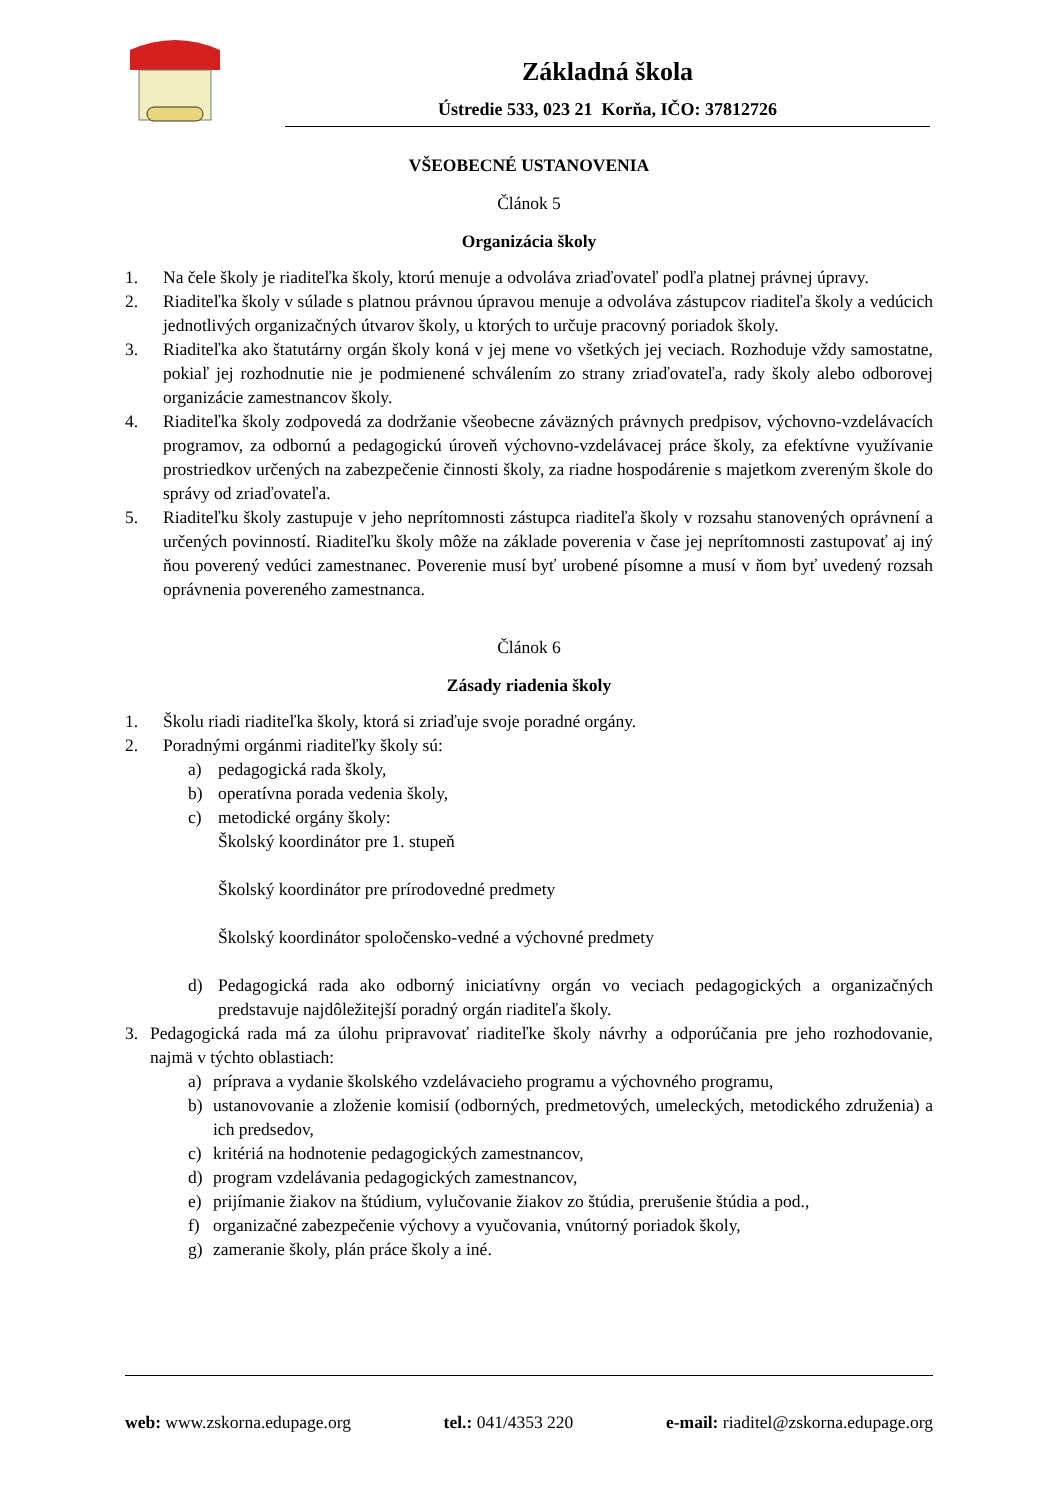Základná škola
Ústredie 533, 023 21 Korňa, IČO: 37812726
VŠEOBECNÉ USTANOVENIA
Článok 5
Organizácia školy
1. Na čele školy je riaditeľka školy, ktorú menuje a odvoláva zriaďovateľ podľa platnej právnej úpravy.
2. Riaditeľka školy v súlade s platnou právnou úpravou menuje a odvoláva zástupcov riaditeľa školy a vedúcich jednotlivých organizačných útvarov školy, u ktorých to určuje pracovný poriadok školy.
3. Riaditeľka ako štatutárny orgán školy koná v jej mene vo všetkých jej veciach. Rozhoduje vždy samostatne, pokiaľ jej rozhodnutie nie je podmienené schválením zo strany zriaďovateľa, rady školy alebo odborovej organizácie zamestnancov školy.
4. Riaditeľka školy zodpovedá za dodržanie všeobecne záväzných právnych predpisov, výchovno-vzdelávacích programov, za odbornú a pedagogickú úroveň výchovno-vzdelávacej práce školy, za efektívne využívanie prostriedkov určených na zabezpečenie činnosti školy, za riadne hospodárenie s majetkom zvereným škole do správy od zriaďovateľa.
5. Riaditeľku školy zastupuje v jeho neprítomnosti zástupca riaditeľa školy v rozsahu stanovených oprávnení a určených povinností. Riaditeľku školy môže na základe poverenia v čase jej neprítomnosti zastupovať aj iný ňou poverený vedúci zamestnanec. Poverenie musí byť urobené písomne a musí v ňom byť uvedený rozsah oprávnenia povereného zamestnanca.
Článok 6
Zásady riadenia školy
1. Školu riadi riaditeľka školy, ktorá si zriaďuje svoje poradné orgány.
2. Poradnými orgánmi riaditeľky školy sú:
a) pedagogická rada školy,
b) operatívna porada vedenia školy,
c) metodické orgány školy:
Školský koordinátor pre 1. stupeň
Školský koordinátor pre prírodovedné predmety
Školský koordinátor spoločensko-vedné a výchovné predmety
d) Pedagogická rada ako odborný iniciatívny orgán vo veciach pedagogických a organizačných predstavuje najdôležitejší poradný orgán riaditeľa školy.
3. Pedagogická rada má za úlohu pripravovať riaditeľke školy návrhy a odporúčania pre jeho rozhodovanie, najmä v týchto oblastiach:
a) príprava a vydanie školského vzdelávacieho programu a výchovného programu,
b) ustanovovanie a zloženie komisií (odborných, predmetových, umeleckých, metodického združenia) a ich predsedov,
c) kritériá na hodnotenie pedagogických zamestnancov,
d) program vzdelávania pedagogických zamestnancov,
e) prijímanie žiakov na štúdium, vylučovanie žiakov zo štúdia, prerušenie štúdia a pod.,
f) organizačné zabezpečenie výchovy a vyučovania, vnútorný poriadok školy,
g) zameranie školy, plán práce školy a iné.
web: www.zskorna.edupage.org tel.: 041/4353 220 e-mail: riaditel@zskorna.edupage.org